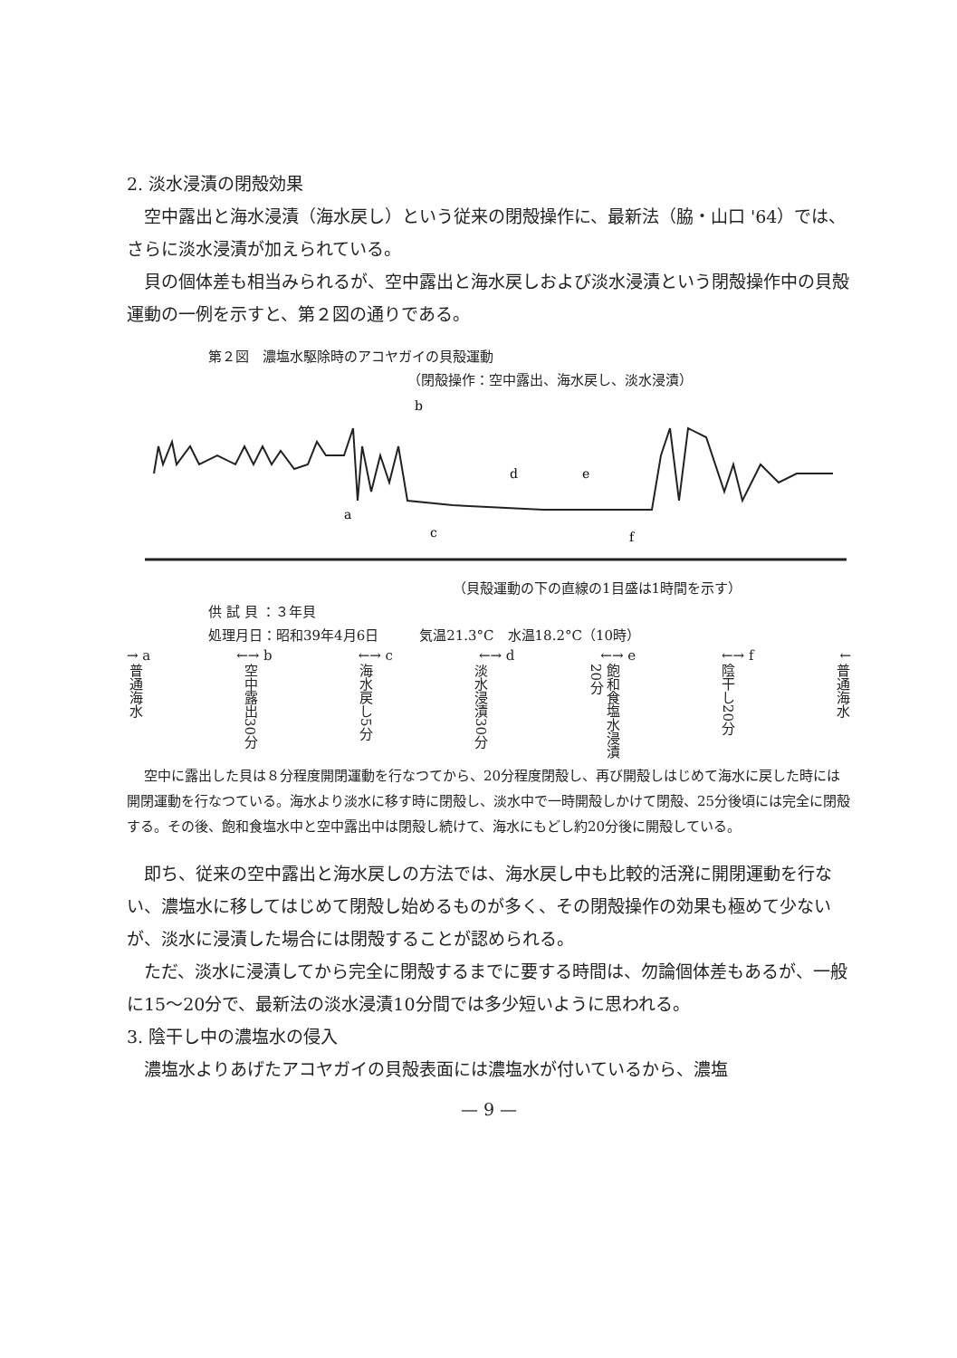2. 淡水浸漬の閉殻効果
空中露出と海水浸漬（海水戻し）という従来の閉殻操作に、最新法（脇・山口 '64）では、さらに淡水浸漬が加えられている。
貝の個体差も相当みられるが、空中露出と海水戻しおよび淡水浸漬という閉殻操作中の貝殻運動の一例を示すと、第２図の通りである。
第２図　濃塩水駆除時のアコヤガイの貝殻運動
（閉殻操作：空中露出、海水戻し、淡水浸漬）
a
c
b
d
e
f
（貝殻運動の下の直線の1目盛は1時間を示す）
供 試 貝 ：３年貝
処理月日：昭和39年4月6日　　　気温21.3°C　水温18.2°C（10時）
→ a ←→ b ←→ c ←→ d ←→ e ←→ f ←
普通海水 空中露出30分 海水戻し5分 淡水浸漬30分 飽和食塩水浸漬20分 陰干し20分 普通海水
空中に露出した貝は８分程度開閉運動を行なつてから、20分程度閉殻し、再び開殻しはじめて海水に戻した時には開閉運動を行なつている。海水より淡水に移す時に閉殻し、淡水中で一時開殻しかけて閉殻、25分後頃には完全に閉殻する。その後、飽和食塩水中と空中露出中は閉殻し続けて、海水にもどし約20分後に開殻している。
即ち、従来の空中露出と海水戻しの方法では、海水戻し中も比較的活溌に開閉運動を行ない、濃塩水に移してはじめて閉殻し始めるものが多く、その閉殻操作の効果も極めて少ないが、淡水に浸漬した場合には閉殻することが認められる。
ただ、淡水に浸漬してから完全に閉殻するまでに要する時間は、勿論個体差もあるが、一般に15〜20分で、最新法の淡水浸漬10分間では多少短いように思われる。
3. 陰干し中の濃塩水の侵入
濃塩水よりあげたアコヤガイの貝殻表面には濃塩水が付いているから、濃塩
— 9 —